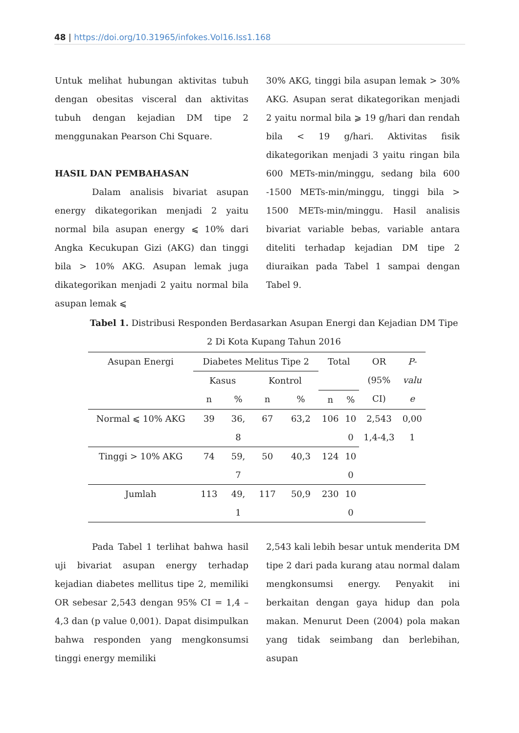48 | https://doi.org/10.31965/infokes.Vol16.Iss1.168
Untuk melihat hubungan aktivitas tubuh dengan obesitas visceral dan aktivitas tubuh dengan kejadian DM tipe 2 menggunakan Pearson Chi Square.
HASIL DAN PEMBAHASAN
Dalam analisis bivariat asupan energy dikategorikan menjadi 2 yaitu normal bila asupan energy ⩽ 10% dari Angka Kecukupan Gizi (AKG) dan tinggi bila > 10% AKG. Asupan lemak juga dikategorikan menjadi 2 yaitu normal bila asupan lemak ⩽
30% AKG, tinggi bila asupan lemak > 30% AKG. Asupan serat dikategorikan menjadi 2 yaitu normal bila ⩾ 19 g/hari dan rendah bila < 19 g/hari. Aktivitas fisik dikategorikan menjadi 3 yaitu ringan bila 600 METs-min/minggu, sedang bila 600 -1500 METs-min/minggu, tinggi bila > 1500 METs-min/minggu. Hasil analisis bivariat variable bebas, variable antara diteliti terhadap kejadian DM tipe 2 diuraikan pada Tabel 1 sampai dengan Tabel 9.
Tabel 1. Distribusi Responden Berdasarkan Asupan Energi dan Kejadian DM Tipe 2 Di Kota Kupang Tahun 2016
| Asupan Energi | Diabetes Melitus Tipe 2 | | | | Total | | OR (95% CI) | P- valu e |
| --- | --- | --- | --- | --- | --- | --- | --- | --- |
| | Kasus | | Kontrol | | | | | |
| | n | % | n | % | n | % | | |
| Normal ⩽ 10% AKG | 39 | 36, 8 | 67 | 63,2 | 106 | 10 0 | 2,543 1,4-4,3 | 0,00 1 |
| Tinggi > 10% AKG | 74 | 59, 7 | 50 | 40,3 | 124 | 10 0 | | |
| Jumlah | 113 | 49, 1 | 117 | 50,9 | 230 | 10 0 | | |
Pada Tabel 1 terlihat bahwa hasil uji bivariat asupan energy terhadap kejadian diabetes mellitus tipe 2, memiliki OR sebesar 2,543 dengan 95% CI = 1,4 – 4,3 dan (p value 0,001). Dapat disimpulkan bahwa responden yang mengkonsumsi tinggi energy memiliki
2,543 kali lebih besar untuk menderita DM tipe 2 dari pada kurang atau normal dalam mengkonsumsi energy. Penyakit ini berkaitan dengan gaya hidup dan pola makan. Menurut Deen (2004) pola makan yang tidak seimbang dan berlebihan, asupan